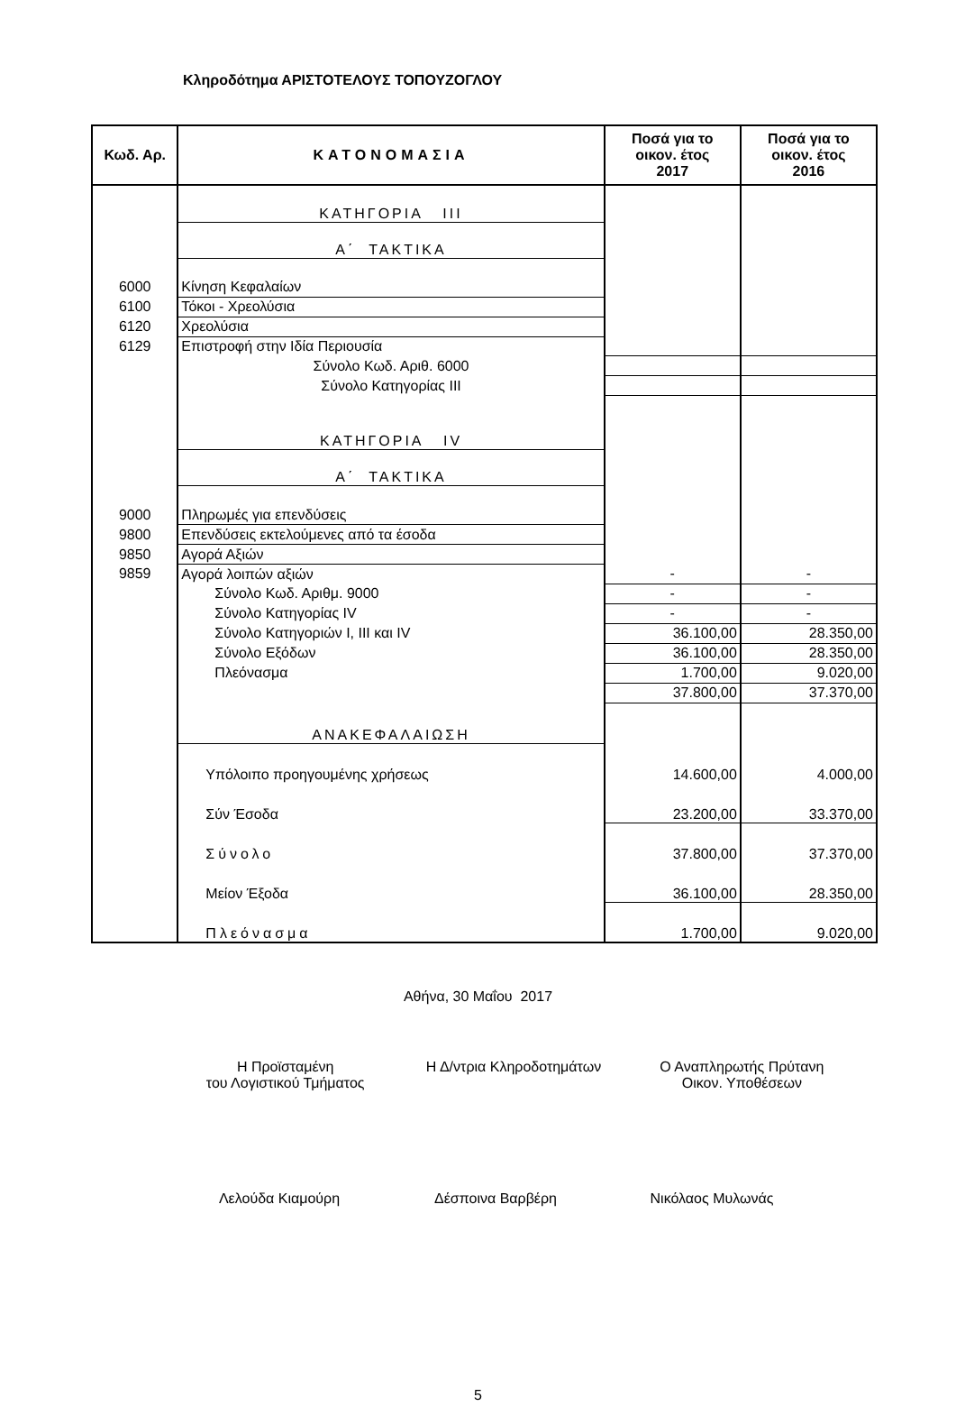Κληροδότημα ΑΡΙΣΤΟΤΕΛΟΥΣ ΤΟΠΟΥΖΟΓΛΟΥ
| Κωδ. Αρ. | ΚΑΤΟΝΟΜΑΣΙΑ | Ποσά για το οικον. έτος 2017 | Ποσά για το οικον. έτος 2016 |
| --- | --- | --- | --- |
| | ΚΑΤΗΓΟΡΙΑ III | | |
| | Α΄ ΤΑΚΤΙΚΑ | | |
| 6000 | Κίνηση Κεφαλαίων | | |
| 6100 | Τόκοι - Χρεολύσια | | |
| 6120 | Χρεολύσια | | |
| 6129 | Επιστροφή στην Ιδία Περιουσία | | |
| | Σύνολο Κωδ. Αριθ. 6000 | | |
| | Σύνολο Κατηγορίας III | | |
| | ΚΑΤΗΓΟΡΙΑ IV | | |
| | Α΄ ΤΑΚΤΙΚΑ | | |
| 9000 | Πληρωμές για επενδύσεις | | |
| 9800 | Επενδύσεις εκτελούμενες από τα έσοδα | | |
| 9850 | Αγορά Αξιών | | |
| 9859 | Αγορά λοιπών αξιών | - | - |
| | Σύνολο Κωδ. Αριθμ. 9000 | - | - |
| | Σύνολο Κατηγορίας IV | - | - |
| | Σύνολο Κατηγοριών I, III και IV | 36.100,00 | 28.350,00 |
| | Σύνολο Εξόδων | 36.100,00 | 28.350,00 |
| | Πλεόνασμα | 1.700,00 | 9.020,00 |
| | | 37.800,00 | 37.370,00 |
| | ΑΝΑΚΕΦΑΛΑΙΩΣΗ | | |
| | Υπόλοιπο προηγουμένης χρήσεως | 14.600,00 | 4.000,00 |
| | Σύν Έσοδα | 23.200,00 | 33.370,00 |
| | Σύνολο | 37.800,00 | 37.370,00 |
| | Μείον Έξοδα | 36.100,00 | 28.350,00 |
| | Πλεόνασμα | 1.700,00 | 9.020,00 |
Αθήνα, 30 Μαΐου 2017
Η Προϊσταμένη
του Λογιστικού Τμήματος
Η Δ/ντρια Κληροδοτημάτων Ο Αναπληρωτής Πρύτανη
Οικον. Υποθέσεων
Λελούδα Κιαμούρη Δέσποινα Βαρβέρη Νικόλαος Μυλωνάς
5